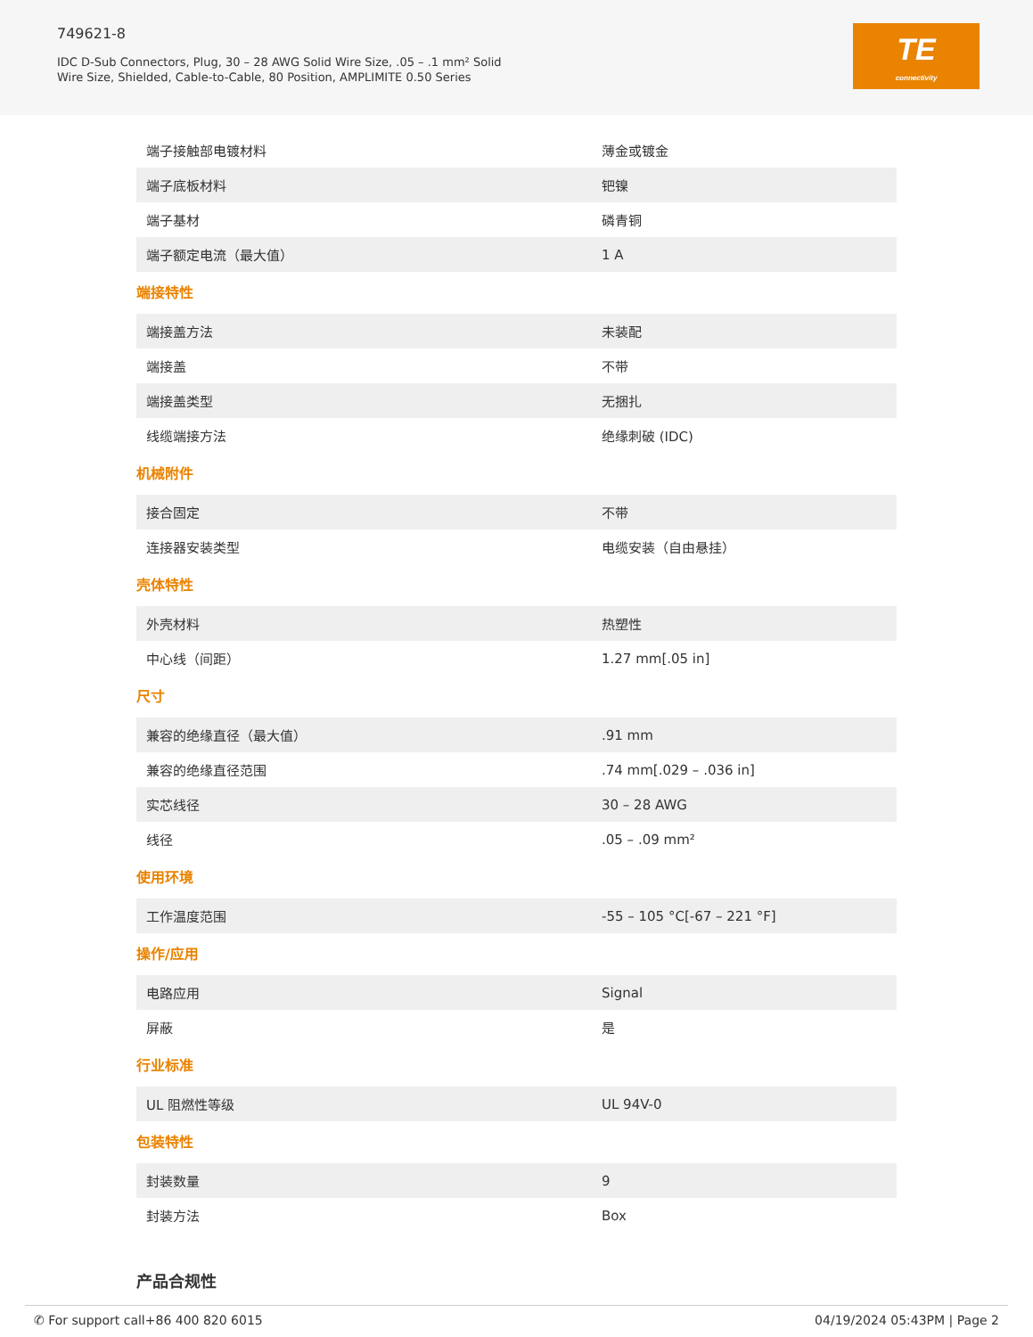749621-8
IDC D-Sub Connectors, Plug, 30 – 28 AWG Solid Wire Size, .05 – .1 mm² Solid Wire Size, Shielded, Cable-to-Cable, 80 Position, AMPLIMITE 0.50 Series
TE
connectivity
| 端子接触部电镀材料 | 薄金或镀金 |
| 端子底板材料 | 钯镍 |
| 端子基材 | 磷青铜 |
| 端子额定电流（最大值） | 1 A |
端接特性
| 端接盖方法 | 未装配 |
| 端接盖 | 不带 |
| 端接盖类型 | 无捆扎 |
| 线缆端接方法 | 绝缘刺破 (IDC) |
机械附件
| 接合固定 | 不带 |
| 连接器安装类型 | 电缆安装（自由悬挂） |
壳体特性
| 外壳材料 | 热塑性 |
| 中心线（间距） | 1.27 mm[.05 in] |
尺寸
| 兼容的绝缘直径（最大值） | .91 mm |
| 兼容的绝缘直径范围 | .74 mm[.029 – .036 in] |
| 实芯线径 | 30 – 28 AWG |
| 线径 | .05 – .09 mm² |
使用环境
| 工作温度范围 | -55 – 105 °C[-67 – 221 °F] |
操作/应用
| 电路应用 | Signal |
| 屏蔽 | 是 |
行业标准
| UL 阻燃性等级 | UL 94V-0 |
包装特性
| 封装数量 | 9 |
| 封装方法 | Box |
产品合规性
✆ For support call+86 400 820 6015 04/19/2024 05:43PM | Page 2